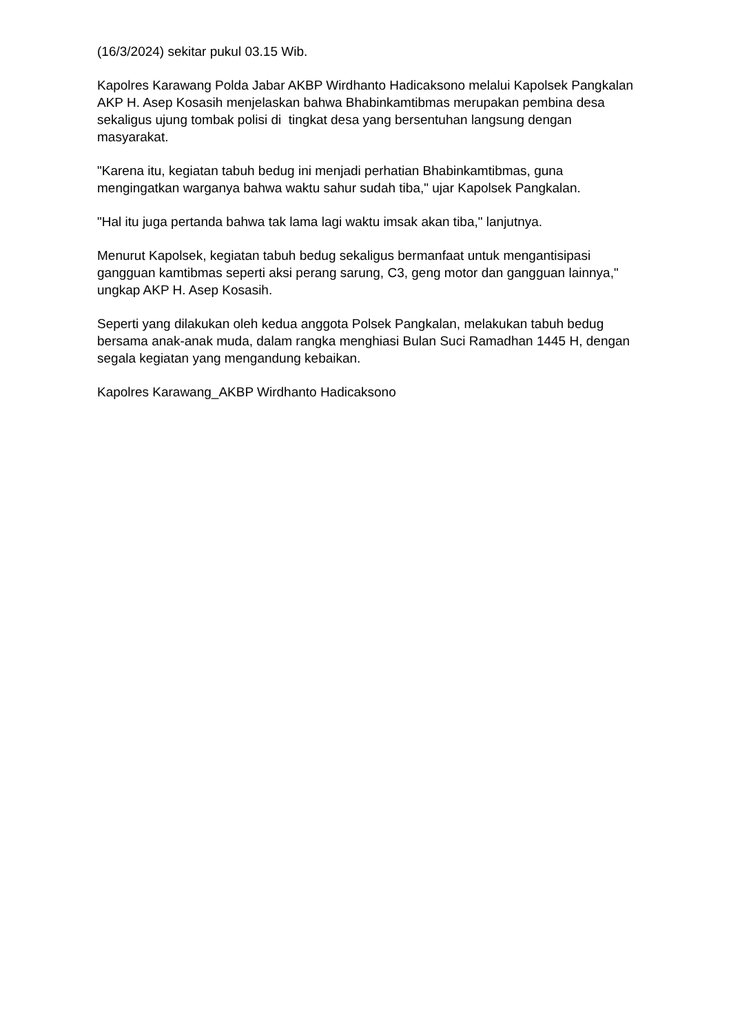(16/3/2024) sekitar pukul 03.15 Wib.
Kapolres Karawang Polda Jabar AKBP Wirdhanto Hadicaksono melalui Kapolsek Pangkalan AKP H. Asep Kosasih menjelaskan bahwa Bhabinkamtibmas merupakan pembina desa sekaligus ujung tombak polisi di tingkat desa yang bersentuhan langsung dengan masyarakat.
"Karena itu, kegiatan tabuh bedug ini menjadi perhatian Bhabinkamtibmas, guna mengingatkan warganya bahwa waktu sahur sudah tiba," ujar Kapolsek Pangkalan.
"Hal itu juga pertanda bahwa tak lama lagi waktu imsak akan tiba," lanjutnya.
Menurut Kapolsek, kegiatan tabuh bedug sekaligus bermanfaat untuk mengantisipasi gangguan kamtibmas seperti aksi perang sarung, C3, geng motor dan gangguan lainnya," ungkap AKP H. Asep Kosasih.
Seperti yang dilakukan oleh kedua anggota Polsek Pangkalan, melakukan tabuh bedug bersama anak-anak muda, dalam rangka menghiasi Bulan Suci Ramadhan 1445 H, dengan segala kegiatan yang mengandung kebaikan.
Kapolres Karawang_AKBP Wirdhanto Hadicaksono